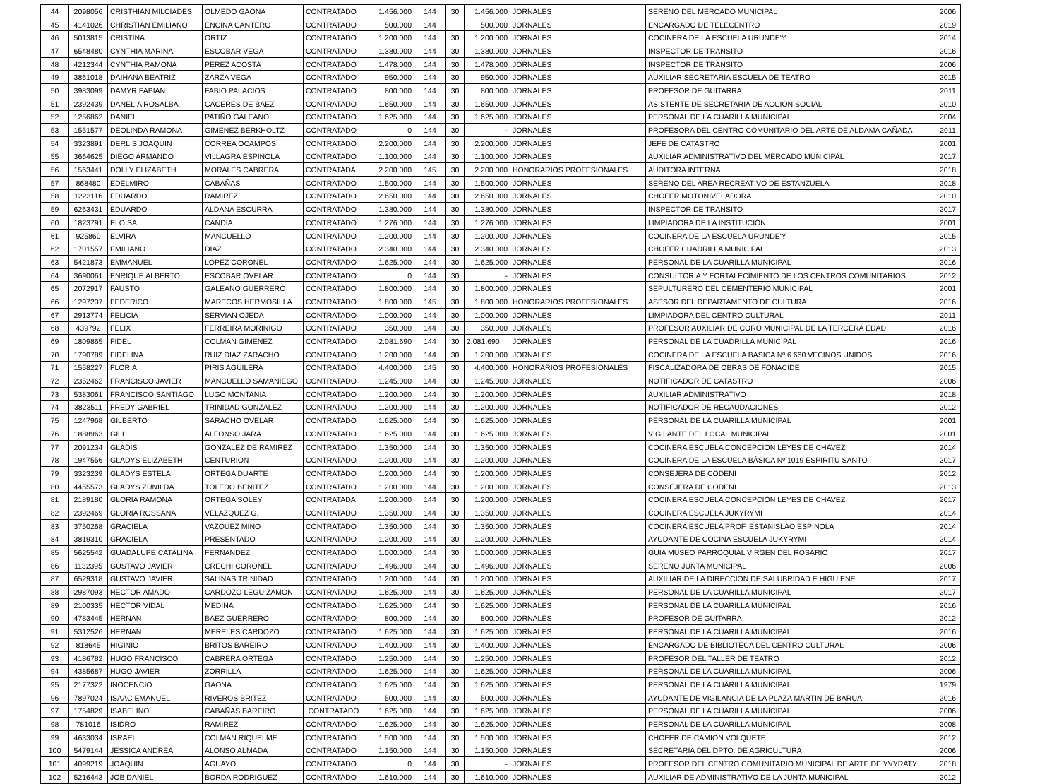| 44 | 2098056 | CRISTHIAN MILCIADES | OLMEDO GAONA | CONTRATADO | 1.456.000 | 144 | 30 | 1.456.000 | JORNALES | SERENO DEL MERCADO MUNICIPAL | 2006 |
| 45 | 4141026 | CHRISTIAN EMILIANO | ENCINA CANTERO | CONTRATADO | 500.000 | 144 | | 500.000 | JORNALES | ENCARGADO DE TELECENTRO | 2019 |
| 46 | 5013815 | CRISTINA | ORTIZ | CONTRATADO | 1.200.000 | 144 | 30 | 1.200.000 | JORNALES | COCINERA DE LA ESCUELA URUNDE'Y | 2014 |
| 47 | 6548480 | CYNTHIA MARINA | ESCOBAR VEGA | CONTRATADO | 1.380.000 | 144 | 30 | 1.380.000 | JORNALES | INSPECTOR DE TRANSITO | 2016 |
| 48 | 4212344 | CYNTHIA RAMONA | PEREZ ACOSTA | CONTRATADO | 1.478.000 | 144 | 30 | 1.478.000 | JORNALES | INSPECTOR DE TRANSITO | 2006 |
| 49 | 3861018 | DAIHANA BEATRIZ | ZARZA VEGA | CONTRATADO | 950.000 | 144 | 30 | 950.000 | JORNALES | AUXILIAR SECRETARIA ESCUELA DE TEATRO | 2015 |
| 50 | 3983099 | DAMYR FABIAN | FABIO PALACIOS | CONTRATADO | 800.000 | 144 | 30 | 800.000 | JORNALES | PROFESOR DE GUITARRA | 2011 |
| 51 | 2392439 | DANELIA ROSALBA | CACERES DE BAEZ | CONTRATADO | 1.650.000 | 144 | 30 | 1.650.000 | JORNALES | ASISTENTE DE SECRETARIA DE ACCION SOCIAL | 2010 |
| 52 | 1256862 | DANIEL | PATIÑO GALEANO | CONTRATADO | 1.625.000 | 144 | 30 | 1.625.000 | JORNALES | PERSONAL DE LA CUARILLA MUNICIPAL | 2004 |
| 53 | 1551577 | DEOLINDA RAMONA | GIMENEZ BERKHOLTZ | CONTRATADO | 0 | 144 | 30 | - | JORNALES | PROFESORA DEL CENTRO COMUNITARIO DEL ARTE DE ALDAMA CAÑADA | 2011 |
| 54 | 3323891 | DERLIS JOAQUIN | CORREA OCAMPOS | CONTRATADO | 2.200.000 | 144 | 30 | 2.200.000 | JORNALES | JEFE DE CATASTRO | 2001 |
| 55 | 3664625 | DIEGO ARMANDO | VILLAGRA ESPINOLA | CONTRATADO | 1.100.000 | 144 | 30 | 1.100.000 | JORNALES | AUXILIAR ADMINISTRATIVO DEL MERCADO MUNICIPAL | 2017 |
| 56 | 1563441 | DOLLY ELIZABETH | MORALES CABRERA | CONTRATADA | 2.200.000 | 145 | 30 | 2.200.000 | HONORARIOS PROFESIONALES | AUDITORA INTERNA | 2018 |
| 57 | 868480 | EDELMIRO | CABAÑAS | CONTRATADO | 1.500.000 | 144 | 30 | 1.500.000 | JORNALES | SERENO DEL AREA RECREATIVO DE ESTANZUELA | 2018 |
| 58 | 1223116 | EDUARDO | RAMIREZ | CONTRATADO | 2.650.000 | 144 | 30 | 2.650.000 | JORNALES | CHOFER MOTONIVELADORA | 2010 |
| 59 | 6263431 | EDUARDO | ALDANA ESCURRA | CONTRATADO | 1.380.000 | 144 | 30 | 1.380.000 | JORNALES | INSPECTOR DE TRANSITO | 2017 |
| 60 | 1823791 | ELOISA | CANDIA | CONTRATADO | 1.276.000 | 144 | 30 | 1.276.000 | JORNALES | LIMPIADORA DE LA INSTITUCIÓN | 2001 |
| 61 | 925860 | ELVIRA | MANCUELLO | CONTRATADO | 1.200.000 | 144 | 30 | 1.200.000 | JORNALES | COCINERA DE LA ESCUELA URUNDE'Y | 2015 |
| 62 | 1701557 | EMILIANO | DIAZ | CONTRATADO | 2.340.000 | 144 | 30 | 2.340.000 | JORNALES | CHOFER CUADRILLA MUNICIPAL | 2013 |
| 63 | 5421873 | EMMANUEL | LOPEZ CORONEL | CONTRATADO | 1.625.000 | 144 | 30 | 1.625.000 | JORNALES | PERSONAL DE LA CUARILLA MUNICIPAL | 2016 |
| 64 | 3690061 | ENRIQUE ALBERTO | ESCOBAR OVELAR | CONTRATADO | 0 | 144 | 30 | - | JORNALES | CONSULTORIA Y FORTALECIMIENTO DE LOS CENTROS COMUNITARIOS | 2012 |
| 65 | 2072917 | FAUSTO | GALEANO GUERRERO | CONTRATADO | 1.800.000 | 144 | 30 | 1.800.000 | JORNALES | SEPULTURERO DEL CEMENTERIO MUNICIPAL | 2001 |
| 66 | 1297237 | FEDERICO | MARECOS HERMOSILLA | CONTRATADO | 1.800.000 | 145 | 30 | 1.800.000 | HONORARIOS PROFESIONALES | ASESOR DEL DEPARTAMENTO DE CULTURA | 2016 |
| 67 | 2913774 | FELICIA | SERVIAN OJEDA | CONTRATADO | 1.000.000 | 144 | 30 | 1.000.000 | JORNALES | LIMPIADORA DEL CENTRO CULTURAL | 2011 |
| 68 | 439792 | FELIX | FERREIRA MORINIGO | CONTRATADO | 350.000 | 144 | 30 | 350.000 | JORNALES | PROFESOR AUXILIAR DE CORO MUNICIPAL DE LA TERCERA EDAD | 2016 |
| 69 | 1809865 | FIDEL | COLMAN GIMENEZ | CONTRATADO | 2.081.690 | 144 | 30 | 2.081.690 | JORNALES | PERSONAL DE LA CUADRILLA MUNICIPAL | 2016 |
| 70 | 1790789 | FIDELINA | RUIZ DIAZ ZARACHO | CONTRATADO | 1.200.000 | 144 | 30 | 1.200.000 | JORNALES | COCINERA DE LA ESCUELA BASICA Nº 6.660 VECINOS UNIDOS | 2016 |
| 71 | 1558227 | FLORIA | PIRIS AGUILERA | CONTRATADO | 4.400.000 | 145 | 30 | 4.400.000 | HONORARIOS PROFESIONALES | FISCALIZADORA DE OBRAS DE FONACIDE | 2015 |
| 72 | 2352462 | FRANCISCO JAVIER | MANCUELLO SAMANIEGO | CONTRATADO | 1.245.000 | 144 | 30 | 1.245.000 | JORNALES | NOTIFICADOR DE CATASTRO | 2006 |
| 73 | 5383061 | FRANCISCO SANTIAGO | LUGO MONTANIA | CONTRATADO | 1.200.000 | 144 | 30 | 1.200.000 | JORNALES | AUXILIAR ADMINISTRATIVO | 2018 |
| 74 | 3823511 | FREDY GABRIEL | TRINIDAD GONZALEZ | CONTRATADO | 1.200.000 | 144 | 30 | 1.200.000 | JORNALES | NOTIFICADOR DE RECAUDACIONES | 2012 |
| 75 | 1247968 | GILBERTO | SARACHO OVELAR | CONTRATADO | 1.625.000 | 144 | 30 | 1.625.000 | JORNALES | PERSONAL DE LA CUARILLA MUNICIPAL | 2001 |
| 76 | 1888963 | GILL | ALFONSO JARA | CONTRATADO | 1.625.000 | 144 | 30 | 1.625.000 | JORNALES | VIGILANTE DEL LOCAL MUNICIPAL | 2001 |
| 77 | 2091234 | GLADIS | GONZALEZ DE RAMIREZ | CONTRATADO | 1.350.000 | 144 | 30 | 1.350.000 | JORNALES | COCINERA ESCUELA CONCEPCIÓN LEYES DE CHAVEZ | 2014 |
| 78 | 1947556 | GLADYS ELIZABETH | CENTURION | CONTRATADO | 1.200.000 | 144 | 30 | 1.200.000 | JORNALES | COCINERA DE LA ESCUELA BÁSICA Nº 1019 ESPIRITU SANTO | 2017 |
| 79 | 3323239 | GLADYS ESTELA | ORTEGA DUARTE | CONTRATADO | 1.200.000 | 144 | 30 | 1.200.000 | JORNALES | CONSEJERA DE CODENI | 2012 |
| 80 | 4455573 | GLADYS ZUNILDA | TOLEDO BENITEZ | CONTRATADO | 1.200.000 | 144 | 30 | 1.200.000 | JORNALES | CONSEJERA DE CODENI | 2013 |
| 81 | 2189180 | GLORIA RAMONA | ORTEGA SOLEY | CONTRATADA | 1.200.000 | 144 | 30 | 1.200.000 | JORNALES | COCINERA ESCUELA CONCEPCIÓN LEYES DE CHAVEZ | 2017 |
| 82 | 2392469 | GLORIA ROSSANA | VELAZQUEZ G. | CONTRATADO | 1.350.000 | 144 | 30 | 1.350.000 | JORNALES | COCINERA ESCUELA JUKYRYMI | 2014 |
| 83 | 3750268 | GRACIELA | VAZQUEZ MIÑO | CONTRATADO | 1.350.000 | 144 | 30 | 1.350.000 | JORNALES | COCINERA ESCUELA PROF. ESTANISLAO ESPINOLA | 2014 |
| 84 | 3819310 | GRACIELA | PRESENTADO | CONTRATADO | 1.200.000 | 144 | 30 | 1.200.000 | JORNALES | AYUDANTE DE COCINA ESCUELA JUKYRYMI | 2014 |
| 85 | 5625542 | GUADALUPE CATALINA | FERNANDEZ | CONTRATADO | 1.000.000 | 144 | 30 | 1.000.000 | JORNALES | GUIA MUSEO PARROQUIAL VIRGEN DEL ROSARIO | 2017 |
| 86 | 1132395 | GUSTAVO JAVIER | CRECHI CORONEL | CONTRATADO | 1.496.000 | 144 | 30 | 1.496.000 | JORNALES | SERENO JUNTA MUNICIPAL | 2006 |
| 87 | 6529318 | GUSTAVO JAVIER | SALINAS TRINIDAD | CONTRATADO | 1.200.000 | 144 | 30 | 1.200.000 | JORNALES | AUXILIAR DE LA DIRECCION DE SALUBRIDAD E HIGUIENE | 2017 |
| 88 | 2987093 | HECTOR AMADO | CARDOZO LEGUIZAMON | CONTRATADO | 1.625.000 | 144 | 30 | 1.625.000 | JORNALES | PERSONAL DE LA CUARILLA MUNICIPAL | 2017 |
| 89 | 2100335 | HECTOR VIDAL | MEDINA | CONTRATADO | 1.625.000 | 144 | 30 | 1.625.000 | JORNALES | PERSONAL DE LA CUARILLA MUNICIPAL | 2016 |
| 90 | 4783445 | HERNAN | BAEZ GUERRERO | CONTRATADO | 800.000 | 144 | 30 | 800.000 | JORNALES | PROFESOR DE GUITARRA | 2012 |
| 91 | 5312526 | HERNAN | MERELES CARDOZO | CONTRATADO | 1.625.000 | 144 | 30 | 1.625.000 | JORNALES | PERSONAL DE LA CUARILLA MUNICIPAL | 2016 |
| 92 | 818645 | HIGINIO | BRITOS BAREIRO | CONTRATADO | 1.400.000 | 144 | 30 | 1.400.000 | JORNALES | ENCARGADO DE BIBLIOTECA DEL CENTRO CULTURAL | 2006 |
| 93 | 4186782 | HUGO FRANCISCO | CABRERA ORTEGA | CONTRATADO | 1.250.000 | 144 | 30 | 1.250.000 | JORNALES | PROFESOR DEL TALLER DE TEATRO | 2012 |
| 94 | 4385687 | HUGO JAVIER | ZORRILLA | CONTRATADO | 1.625.000 | 144 | 30 | 1.625.000 | JORNALES | PERSONAL DE LA CUARILLA MUNICIPAL | 2006 |
| 95 | 2177322 | INOCENCIO | GAONA | CONTRATADO | 1.625.000 | 144 | 30 | 1.625.000 | JORNALES | PERSONAL DE LA CUARILLA MUNICIPAL | 1979 |
| 96 | 7897024 | ISAAC EMANUEL | RIVEROS BRITEZ | CONTRATADO | 500.000 | 144 | 30 | 500.000 | JORNALES | AYUDANTE DE VIGILANCIA DE LA PLAZA MARTIN DE BARUA | 2016 |
| 97 | 1754829 | ISABELINO | CABAÑAS BAREIRO | CONTRATADO | 1.625.000 | 144 | 30 | 1.625.000 | JORNALES | PERSONAL DE LA CUARILLA MUNICIPAL | 2006 |
| 98 | 781016 | ISIDRO | RAMIREZ | CONTRATADO | 1.625.000 | 144 | 30 | 1.625.000 | JORNALES | PERSONAL DE LA CUARILLA MUNICIPAL | 2008 |
| 99 | 4633034 | ISRAEL | COLMAN RIQUELME | CONTRATADO | 1.500.000 | 144 | 30 | 1.500.000 | JORNALES | CHOFER DE CAMION VOLQUETE | 2012 |
| 100 | 5479144 | JESSICA ANDREA | ALONSO ALMADA | CONTRATADO | 1.150.000 | 144 | 30 | 1.150.000 | JORNALES | SECRETARIA DEL DPTO. DE AGRICULTURA | 2006 |
| 101 | 4099219 | JOAQUIN | AGUAYO | CONTRATADO | 0 | 144 | 30 | - | JORNALES | PROFESOR DEL CENTRO COMUNITARIO MUNICIPAL DE ARTE DE YVYRATY | 2018 |
| 102 | 5216443 | JOB DANIEL | BORDA RODRIGUEZ | CONTRATADO | 1.610.000 | 144 | 30 | 1.610.000 | JORNALES | AUXILIAR DE ADMINISTRATIVO DE LA JUNTA MUNICIPAL | 2012 |